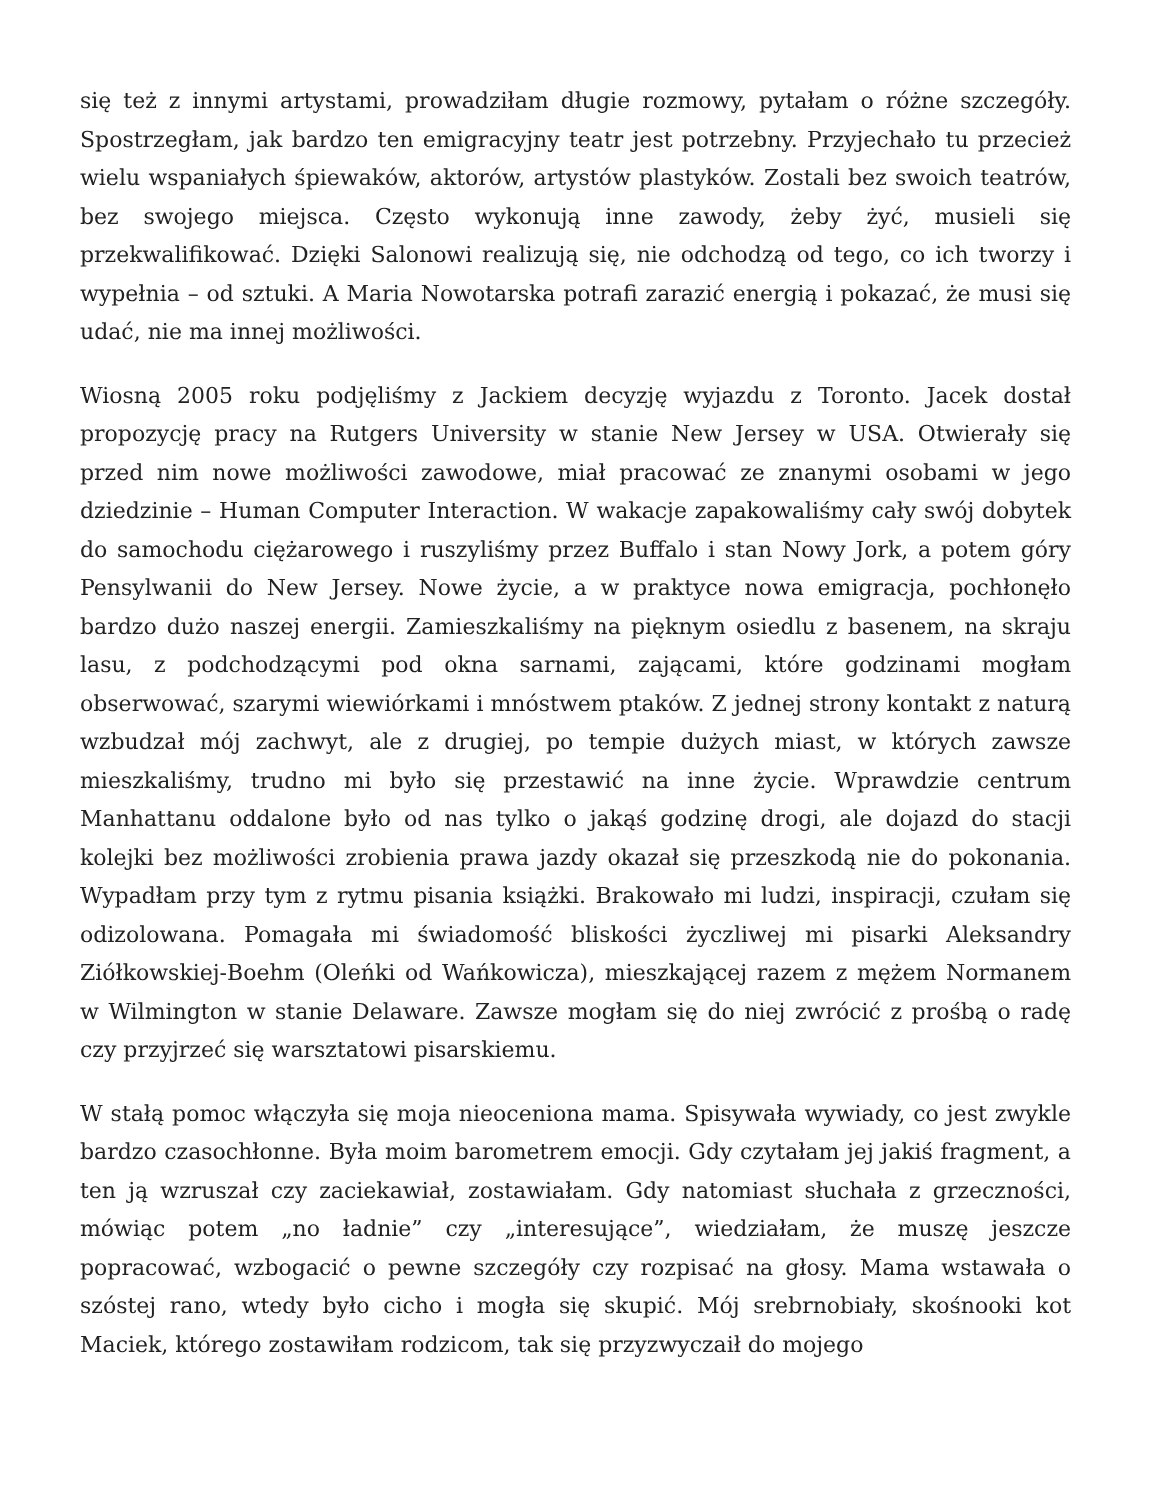się też z innymi artystami, prowadziłam długie rozmowy, pytałam o różne szczegóły. Spostrzegłam, jak bardzo ten emigracyjny teatr jest potrzebny. Przyjechało tu przecież wielu wspaniałych śpiewaków, aktorów, artystów plastyków. Zostali bez swoich teatrów, bez swojego miejsca. Często wykonują inne zawody, żeby żyć, musieli się przekwalifikować. Dzięki Salonowi realizują się, nie odchodzą od tego, co ich tworzy i wypełnia – od sztuki. A Maria Nowotarska potrafi zarazić energią i pokazać, że musi się udać, nie ma innej możliwości.
Wiosną 2005 roku podjęliśmy z Jackiem decyzję wyjazdu z Toronto. Jacek dostał propozycję pracy na Rutgers University w stanie New Jersey w USA. Otwierały się przed nim nowe możliwości zawodowe, miał pracować ze znanymi osobami w jego dziedzinie – Human Computer Interaction. W wakacje zapakowaliśmy cały swój dobytek do samochodu ciężarowego i ruszyliśmy przez Buffalo i stan Nowy Jork, a potem góry Pensylwanii do New Jersey. Nowe życie, a w praktyce nowa emigracja, pochłonęło bardzo dużo naszej energii. Zamieszkaliśmy na pięknym osiedlu z basenem, na skraju lasu, z podchodzącymi pod okna sarnami, zającami, które godzinami mogłam obserwować, szarymi wiewiórkami i mnóstwem ptaków. Z jednej strony kontakt z naturą wzbudzał mój zachwyt, ale z drugiej, po tempie dużych miast, w których zawsze mieszkaliśmy, trudno mi było się przestawić na inne życie. Wprawdzie centrum Manhattanu oddalone było od nas tylko o jakąś godzinę drogi, ale dojazd do stacji kolejki bez możliwości zrobienia prawa jazdy okazał się przeszkodą nie do pokonania. Wypadłam przy tym z rytmu pisania książki. Brakowało mi ludzi, inspiracji, czułam się odizolowana. Pomagała mi świadomość bliskości życzliwej mi pisarki Aleksandry Ziółkowskiej-Boehm (Oleńki od Wańkowicza), mieszkającej razem z mężem Normanem w Wilmington w stanie Delaware. Zawsze mogłam się do niej zwrócić z prośbą o radę czy przyjrzeć się warsztatowi pisarskiemu.
W stałą pomoc włączyła się moja nieoceniona mama. Spisywała wywiady, co jest zwykle bardzo czasochłonne. Była moim barometrem emocji. Gdy czytałam jej jakiś fragment, a ten ją wzruszał czy zaciekawiał, zostawiałam. Gdy natomiast słuchała z grzeczności, mówiąc potem „no ładnie” czy „interesujące”, wiedziałam, że muszę jeszcze popracować, wzbogacić o pewne szczegóły czy rozpisać na głosy. Mama wstawała o szóstej rano, wtedy było cicho i mogła się skupić. Mój srebrnobiały, skośnooki kot Maciek, którego zostawiłam rodzicom, tak się przyzwyczaił do mojego